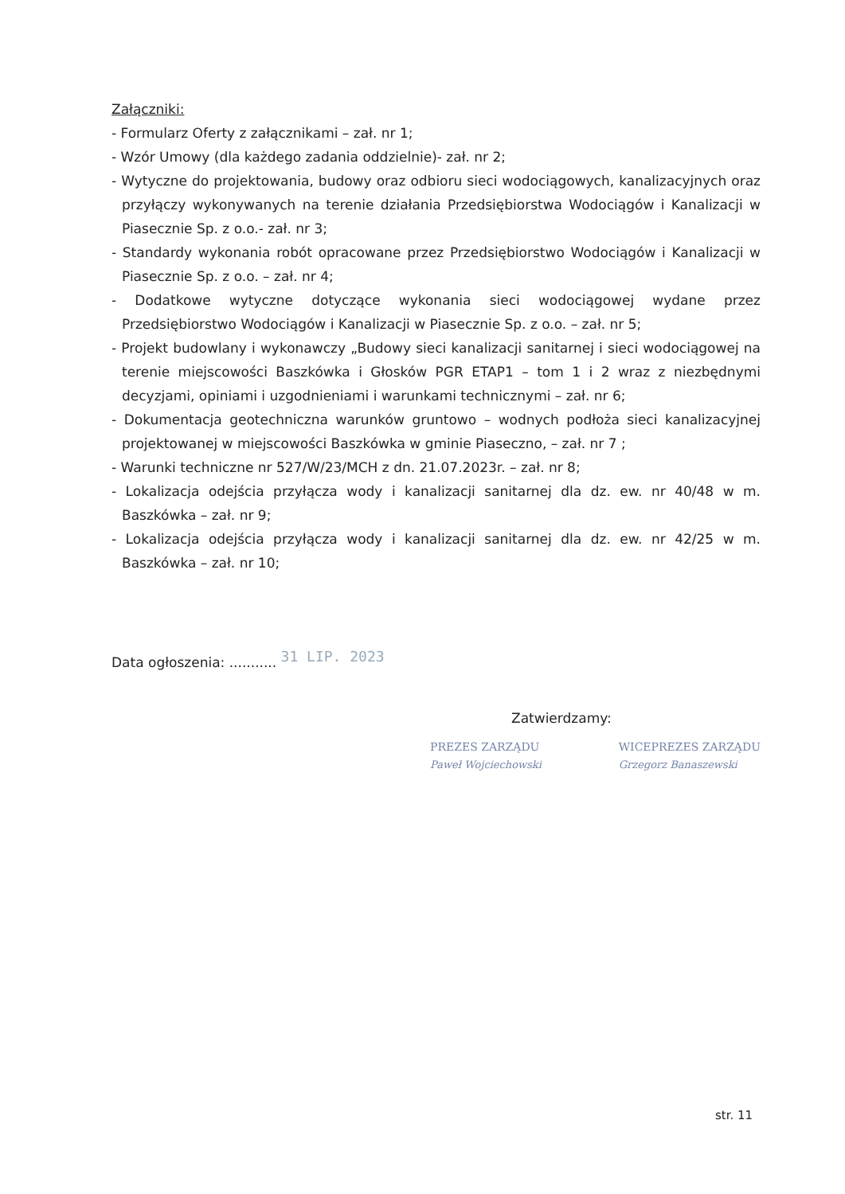Załączniki:
- Formularz Oferty z załącznikami – zał. nr 1;
- Wzór Umowy (dla każdego zadania oddzielnie)- zał. nr 2;
- Wytyczne do projektowania, budowy oraz odbioru sieci wodociągowych, kanalizacyjnych oraz przyłączy wykonywanych na terenie działania Przedsiębiorstwa Wodociągów i Kanalizacji w Piasecznie Sp. z o.o.- zał. nr 3;
- Standardy wykonania robót opracowane przez Przedsiębiorstwo Wodociągów i Kanalizacji w Piasecznie Sp. z o.o. – zał. nr 4;
- Dodatkowe wytyczne dotyczące wykonania sieci wodociągowej wydane przez Przedsiębiorstwo Wodociągów i Kanalizacji w Piasecznie Sp. z o.o. – zał. nr 5;
- Projekt budowlany i wykonawczy „Budowy sieci kanalizacji sanitarnej i sieci wodociągowej na terenie miejscowości Baszkówka i Głosków PGR ETAP1 – tom 1 i 2 wraz z niezbędnymi decyzjami, opiniami i uzgodnieniami i warunkami technicznymi – zał. nr 6;
- Dokumentacja geotechniczna warunków gruntowo – wodnych podłoża sieci kanalizacyjnej projektowanej w miejscowości Baszkówka w gminie Piaseczno, – zał. nr 7 ;
- Warunki techniczne nr 527/W/23/MCH z dn. 21.07.2023r. – zał. nr 8;
- Lokalizacja odejścia przyłącza wody i kanalizacji sanitarnej dla dz. ew. nr 40/48 w m. Baszkówka – zał. nr 9;
- Lokalizacja odejścia przyłącza wody i kanalizacji sanitarnej dla dz. ew. nr 42/25 w m. Baszkówka – zał. nr 10;
Data ogłoszenia: ........... 31 LIP. 2023
Zatwierdzamy:
PREZES ZARZĄDU
Paweł Wojciechowski
WICEPREZES ZARZĄDU
Grzegorz Banaszewski
str. 11